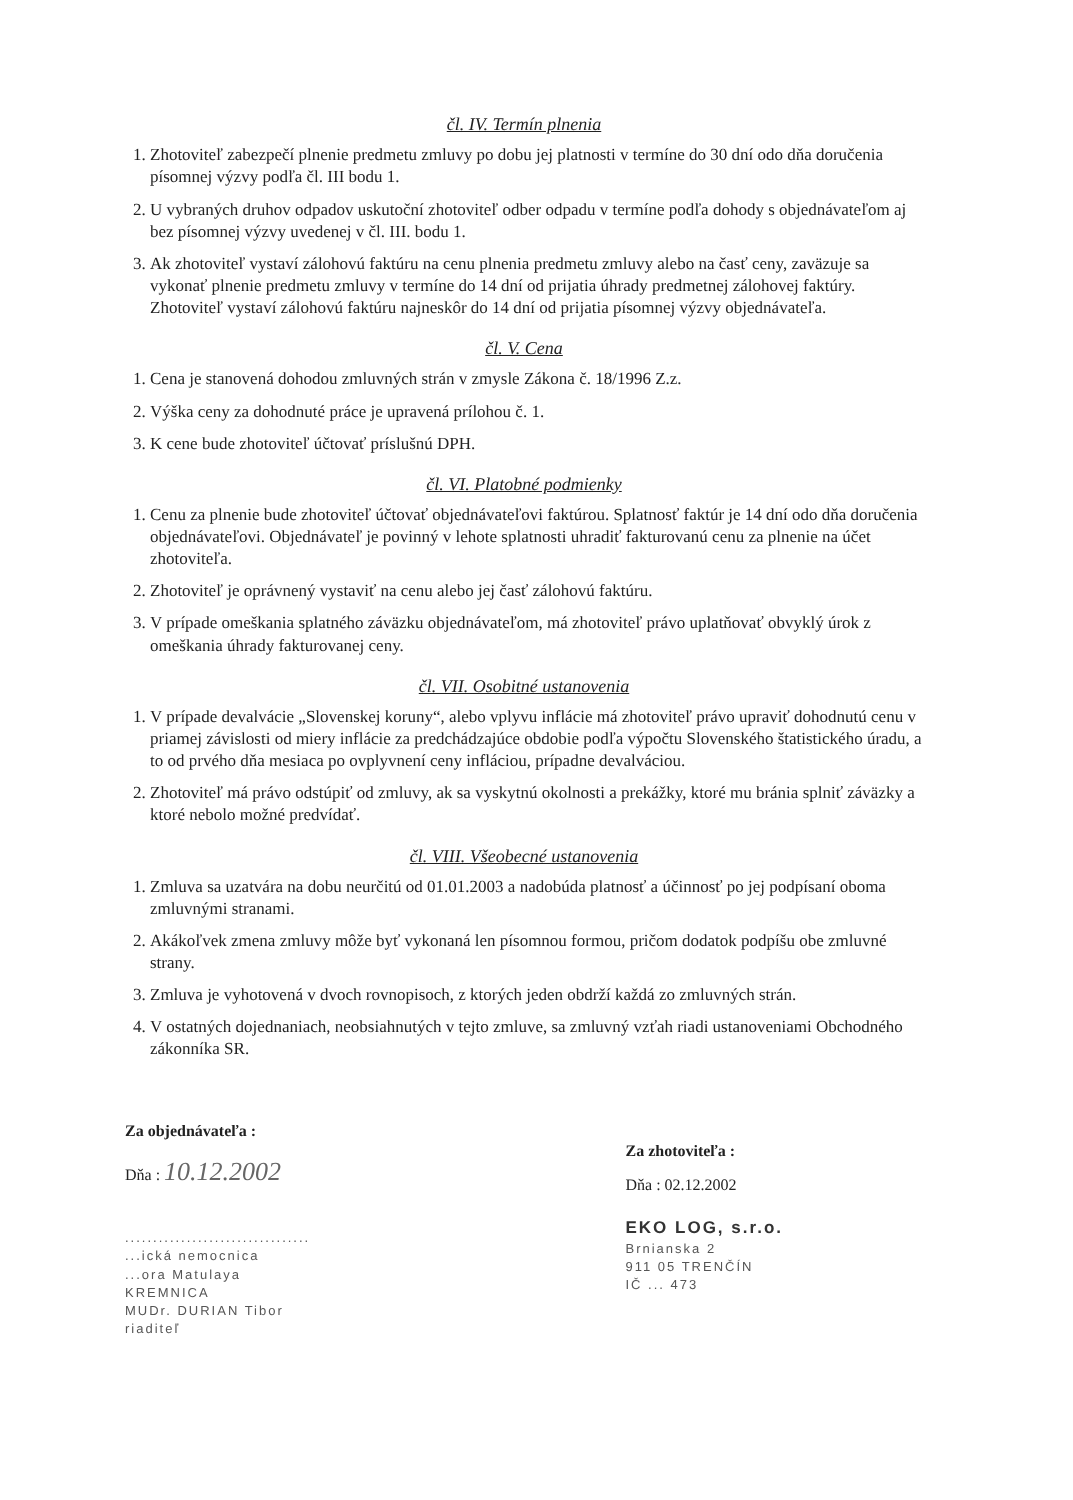čl. IV. Termín plnenia
1. Zhotoviteľ zabezpečí plnenie predmetu zmluvy po dobu jej platnosti v termíne do 30 dní odo dňa doručenia písomnej výzvy podľa čl. III bodu 1.
2. U vybraných druhov odpadov uskutoční zhotoviteľ odber odpadu v termíne podľa dohody s objednávateľom aj bez písomnej výzvy uvedenej v čl. III. bodu 1.
3. Ak zhotoviteľ vystaví zálohovú faktúru na cenu plnenia predmetu zmluvy alebo na časť ceny, zaväzuje sa vykonať plnenie predmetu zmluvy v termíne do 14 dní od prijatia úhrady predmetnej zálohovej faktúry. Zhotoviteľ vystaví zálohovú faktúru najneskôr do 14 dní od prijatia písomnej výzvy objednávateľa.
čl. V. Cena
1. Cena je stanovená dohodou zmluvných strán v zmysle Zákona č. 18/1996 Z.z.
2. Výška ceny za dohodnuté práce je upravená prílohou č. 1.
3. K cene bude zhotoviteľ účtovať príslušnú DPH.
čl. VI. Platobné podmienky
1. Cenu za plnenie bude zhotoviteľ účtovať objednávateľovi faktúrou. Splatnosť faktúr je 14 dní odo dňa doručenia objednávateľovi. Objednávateľ je povinný v lehote splatnosti uhradiť fakturovanú cenu za plnenie na účet zhotoviteľa.
2. Zhotoviteľ je oprávnený vystaviť na cenu alebo jej časť zálohovú faktúru.
3. V prípade omeškania splatného záväzku objednávateľom, má zhotoviteľ právo uplatňovať obvyklý úrok z omeškania úhrady fakturovanej ceny.
čl. VII. Osobitné ustanovenia
1. V prípade devalvácie „Slovenskej koruny“, alebo vplyvu inflácie má zhotoviteľ právo upraviť dohodnutú cenu v priamej závislosti od miery inflácie za predchádzajúce obdobie podľa výpočtu Slovenského štatistického úradu, a to od prvého dňa mesiaca po ovplyvnení ceny infláciou, prípadne devalváciou.
2. Zhotoviteľ má právo odstúpiť od zmluvy, ak sa vyskytnú okolnosti a prekážky, ktoré mu bránia splniť záväzky a ktoré nebolo možné predvídať.
čl. VIII. Všeobecné ustanovenia
1. Zmluva sa uzatvára na dobu neurčitú od 01.01.2003 a nadobúda platnosť a účinnosť po jej podpísaní oboma zmluvnými stranami.
2. Akákoľvek zmena zmluvy môže byť vykonaná len písomnou formou, pričom dodatok podpíšu obe zmluvné strany.
3. Zmluva je vyhotovená v dvoch rovnopisoch, z ktorých jeden obdrží každá zo zmluvných strán.
4. V ostatných dojednaniach, neobsiahnutých v tejto zmluve, sa zmluvný vzťah riadi ustanoveniami Obchodného zákonníka SR.
Za objednávateľa :
Dňa : 10.12.2002
.................................
...ická nemocnica
...ora Matulaya
KREMNICA
MUDr. DURIAN Tibor
riaditeľ
Za zhotoviteľa :
Dňa : 02.12.2002
EKO LOG, s.r.o.
Brnianska 2
911 05 TRENČÍN
IČ ... 473